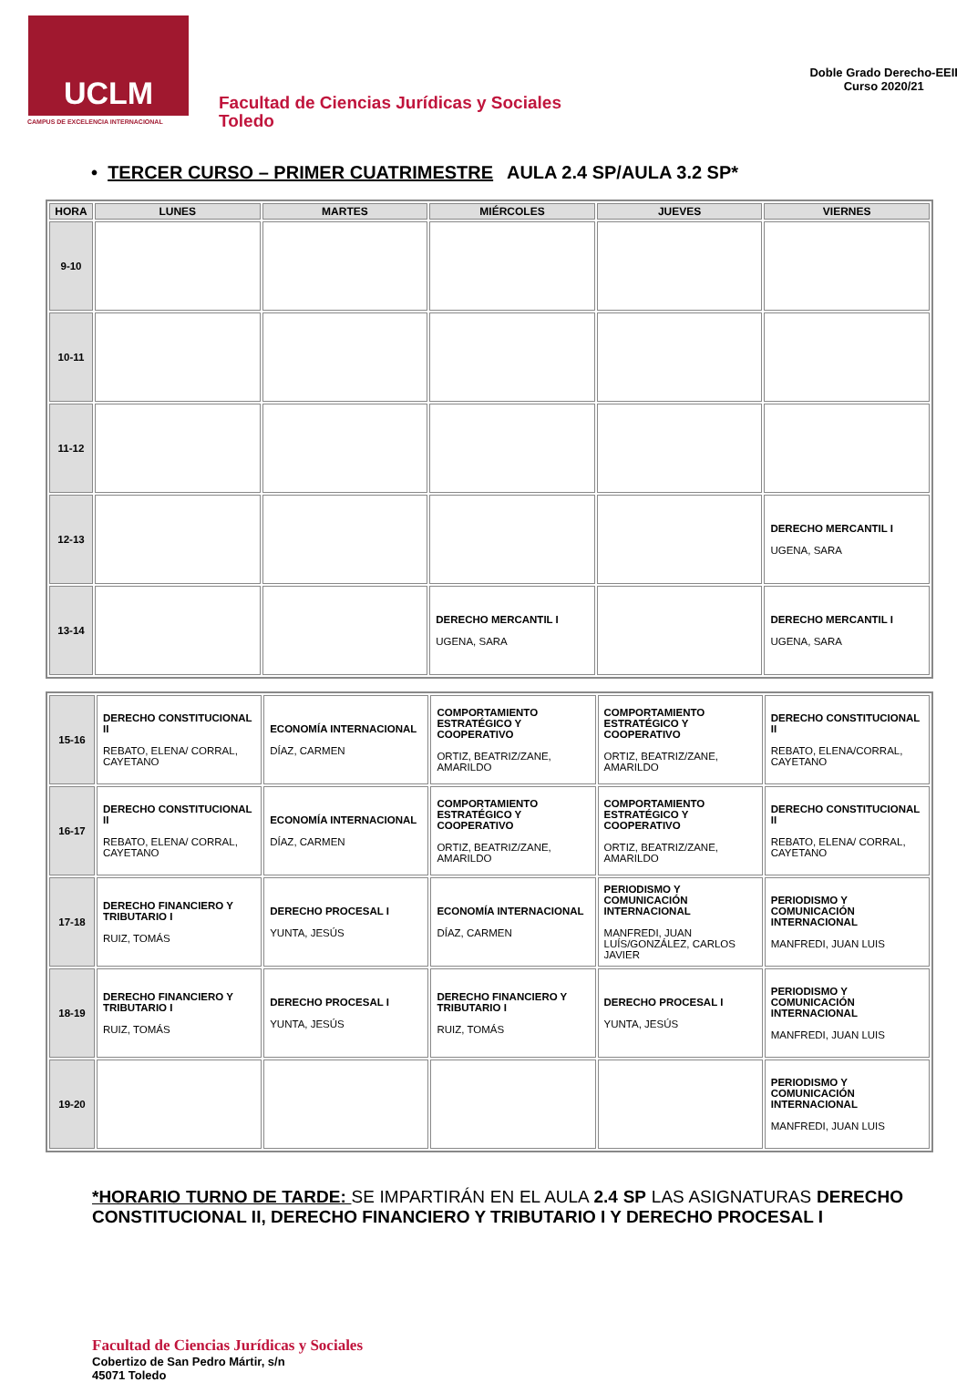UCLM
CAMPUS DE EXCELENCIA INTERNACIONAL
Facultad de Ciencias Jurídicas y Sociales
Toledo
Doble Grado Derecho-EEII
Curso 2020/21
• TERCER CURSO – PRIMER CUATRIMESTRE AULA 2.4 SP/AULA 3.2 SP*
| HORA | LUNES | MARTES | MIÉRCOLES | JUEVES | VIERNES |
| --- | --- | --- | --- | --- | --- |
| 9-10 | | | | | |
| 10-11 | | | | | |
| 11-12 | | | | | |
| 12-13 | | | | | DERECHO MERCANTIL I UGENA, SARA |
| 13-14 | | | DERECHO MERCANTIL I UGENA, SARA | | DERECHO MERCANTIL I UGENA, SARA |
| 15-16 | DERECHO CONSTITUCIONAL II REBATO, ELENA/ CORRAL, CAYETANO | ECONOMÍA INTERNACIONAL DÍAZ, CARMEN | COMPORTAMIENTO ESTRATÉGICO Y COOPERATIVO ORTIZ, BEATRIZ/ZANE, AMARILDO | COMPORTAMIENTO ESTRATÉGICO Y COOPERATIVO ORTIZ, BEATRIZ/ZANE, AMARILDO | DERECHO CONSTITUCIONAL II REBATO, ELENA/CORRAL, CAYETANO |
| 16-17 | DERECHO CONSTITUCIONAL II REBATO, ELENA/ CORRAL, CAYETANO | ECONOMÍA INTERNACIONAL DÍAZ, CARMEN | COMPORTAMIENTO ESTRATÉGICO Y COOPERATIVO ORTIZ, BEATRIZ/ZANE, AMARILDO | COMPORTAMIENTO ESTRATÉGICO Y COOPERATIVO ORTIZ, BEATRIZ/ZANE, AMARILDO | DERECHO CONSTITUCIONAL II REBATO, ELENA/ CORRAL, CAYETANO |
| 17-18 | DERECHO FINANCIERO Y TRIBUTARIO I RUIZ, TOMÁS | DERECHO PROCESAL I YUNTA, JESÚS | ECONOMÍA INTERNACIONAL DÍAZ, CARMEN | PERIODISMO Y COMUNICACIÓN INTERNACIONAL MANFREDI, JUAN LUÍS/GONZÁLEZ, CARLOS JAVIER | PERIODISMO Y COMUNICACIÓN INTERNACIONAL MANFREDI, JUAN LUIS |
| 18-19 | DERECHO FINANCIERO Y TRIBUTARIO I RUIZ, TOMÁS | DERECHO PROCESAL I YUNTA, JESÚS | DERECHO FINANCIERO Y TRIBUTARIO I RUIZ, TOMÁS | DERECHO PROCESAL I YUNTA, JESÚS | PERIODISMO Y COMUNICACIÓN INTERNACIONAL MANFREDI, JUAN LUIS |
| 19-20 | | | | | PERIODISMO Y COMUNICACIÓN INTERNACIONAL MANFREDI, JUAN LUIS |
*HORARIO TURNO DE TARDE: SE IMPARTIRÁN EN EL AULA 2.4 SP LAS ASIGNATURAS DERECHO CONSTITUCIONAL II, DERECHO FINANCIERO Y TRIBUTARIO I Y DERECHO PROCESAL I
Facultad de Ciencias Jurídicas y Sociales
Cobertizo de San Pedro Mártir, s/n
45071 Toledo